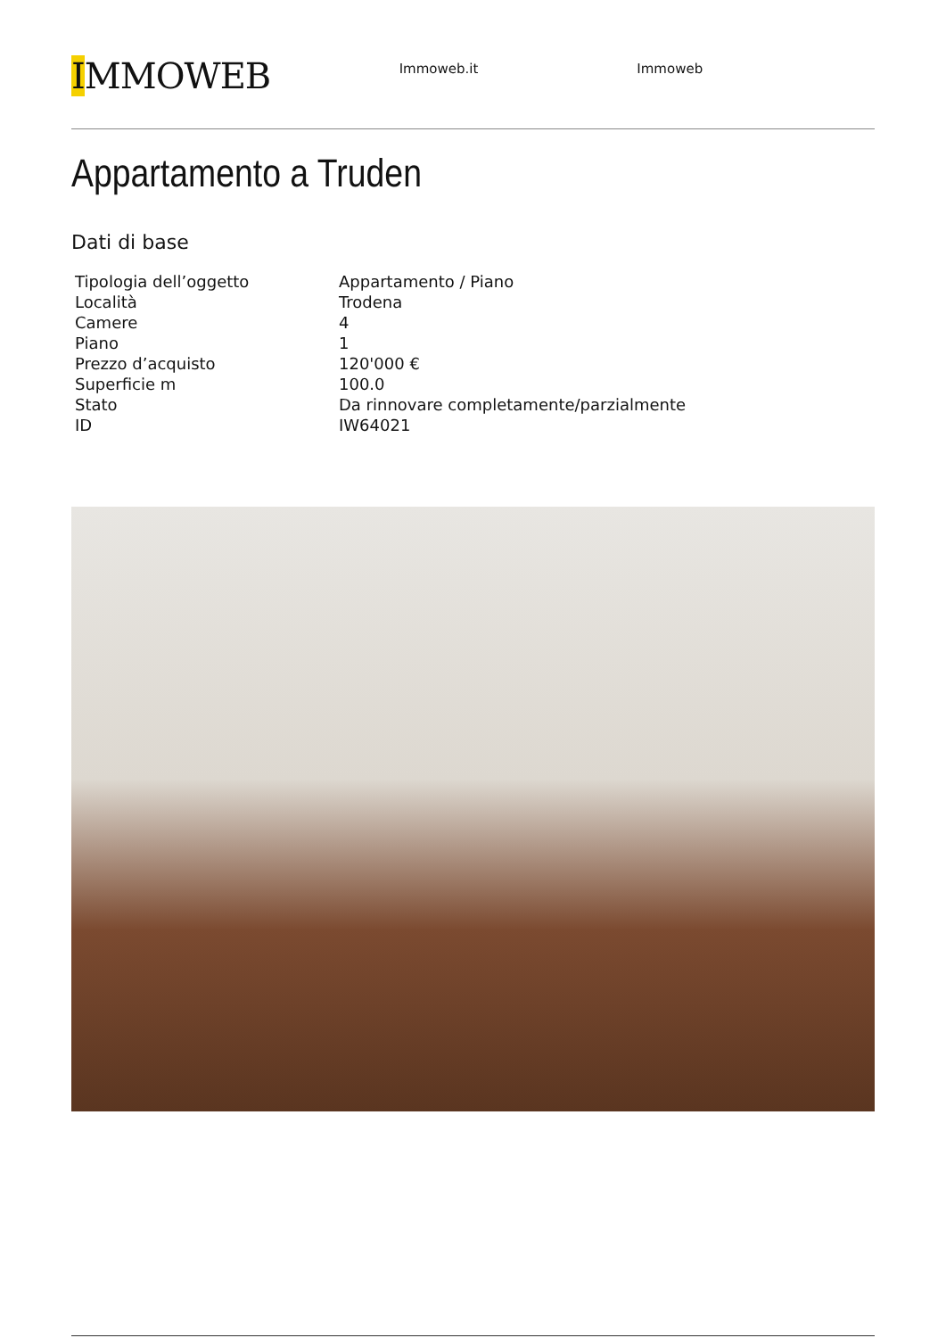IMMOWEB
Immoweb.it Immoweb
Appartamento a Truden
Dati di base
| Tipologia dell’oggetto | Appartamento / Piano |
| Località | Trodena |
| Camere | 4 |
| Piano | 1 |
| Prezzo d’acquisto | 120'000 € |
| Superficie m | 100.0 |
| Stato | Da rinnovare completamente/parzialmente |
| ID | IW64021 |